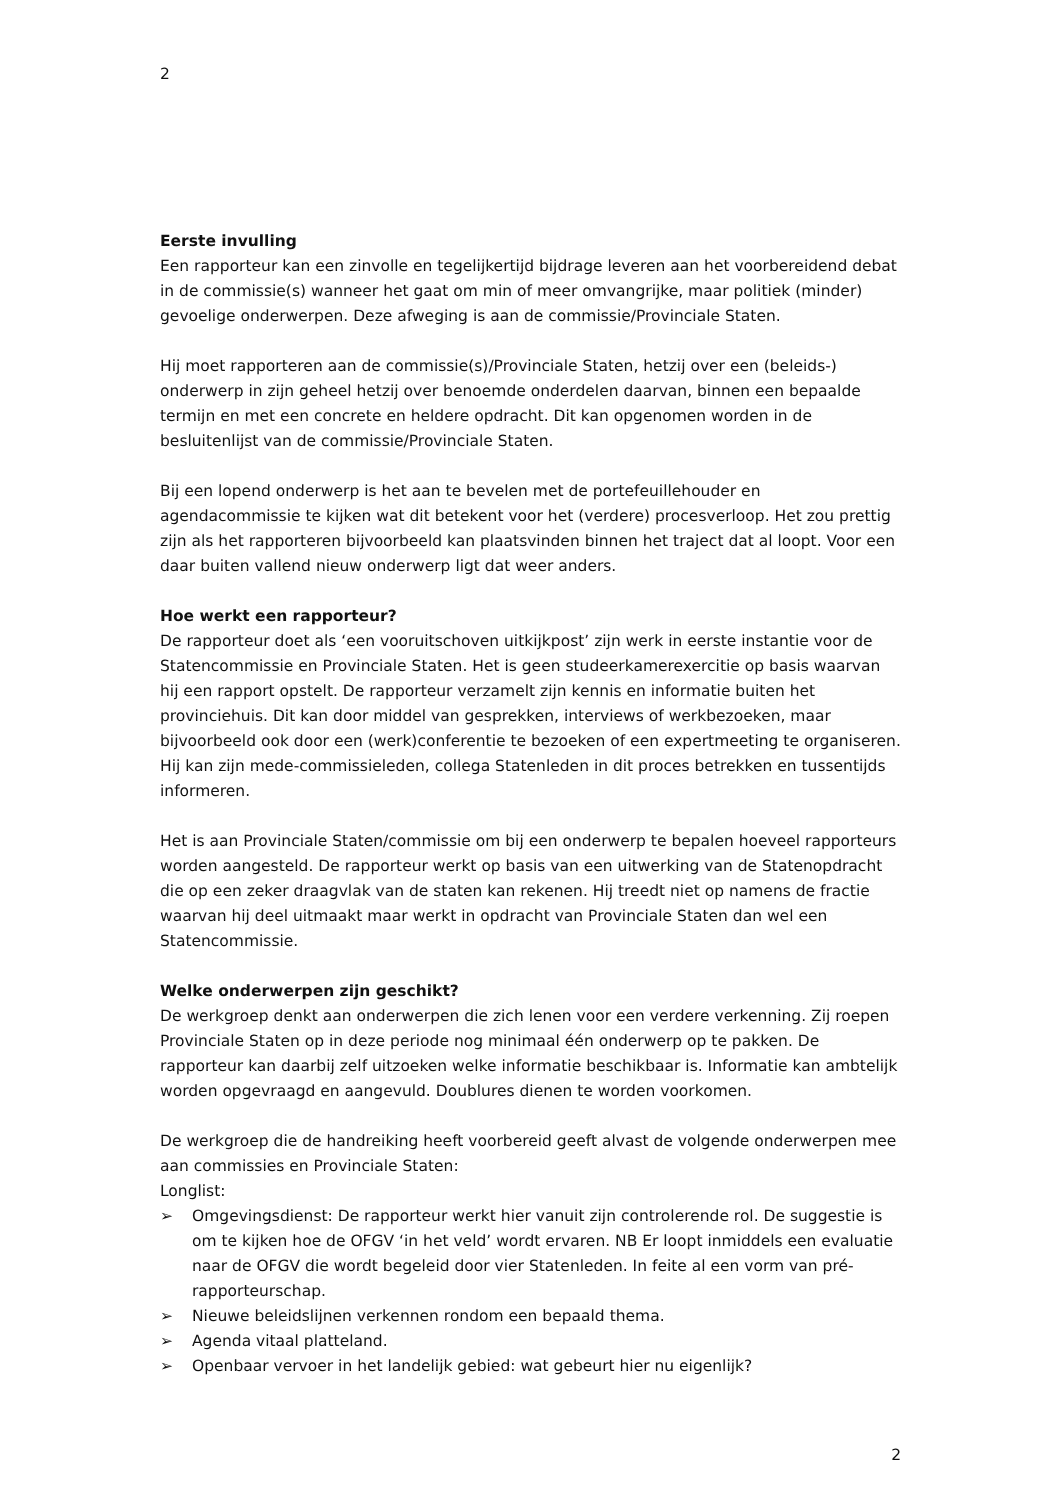2
Eerste invulling
Een rapporteur kan een zinvolle en tegelijkertijd bijdrage leveren aan het voorbereidend debat in de commissie(s) wanneer het gaat om min of meer omvangrijke, maar politiek (minder) gevoelige onderwerpen. Deze afweging is aan de commissie/Provinciale Staten.
Hij moet rapporteren aan de commissie(s)/Provinciale Staten, hetzij over een (beleids-) onderwerp in zijn geheel hetzij over benoemde onderdelen daarvan, binnen een bepaalde termijn en met een concrete en heldere opdracht. Dit kan opgenomen worden in de besluitenlijst van de commissie/Provinciale Staten.
Bij een lopend onderwerp is het aan te bevelen met de portefeuillehouder en agendacommissie te kijken wat dit betekent voor het (verdere) procesverloop. Het zou prettig zijn als het rapporteren bijvoorbeeld kan plaatsvinden binnen het traject dat al loopt. Voor een daar buiten vallend nieuw onderwerp ligt dat weer anders.
Hoe werkt een rapporteur?
De rapporteur doet als ‘een vooruitschoven uitkijkpost’ zijn werk in eerste instantie voor de Statencommissie en Provinciale Staten. Het is geen studeerkamerexercitie op basis waarvan hij een rapport opstelt. De rapporteur verzamelt zijn kennis en informatie buiten het provinciehuis. Dit kan door middel van gesprekken, interviews of werkbezoeken, maar bijvoorbeeld ook door een (werk)conferentie te bezoeken of een expertmeeting te organiseren. Hij kan zijn mede-commissieleden, collega Statenleden in dit proces betrekken en tussentijds informeren.
Het is aan Provinciale Staten/commissie om bij een onderwerp te bepalen hoeveel rapporteurs worden aangesteld. De rapporteur werkt op basis van een uitwerking van de Statenopdracht die op een zeker draagvlak van de staten kan rekenen. Hij treedt niet op namens de fractie waarvan hij deel uitmaakt maar werkt in opdracht van Provinciale Staten dan wel een Statencommissie.
Welke onderwerpen zijn geschikt?
De werkgroep denkt aan onderwerpen die zich lenen voor een verdere verkenning. Zij roepen Provinciale Staten op in deze periode nog minimaal één onderwerp op te pakken. De rapporteur kan daarbij zelf uitzoeken welke informatie beschikbaar is. Informatie kan ambtelijk worden opgevraagd en aangevuld. Doublures dienen te worden voorkomen.
De werkgroep die de handreiking heeft voorbereid geeft alvast de volgende onderwerpen mee aan commissies en Provinciale Staten:
Longlist:
➢ Omgevingsdienst: De rapporteur werkt hier vanuit zijn controlerende rol. De suggestie is om te kijken hoe de OFGV ‘in het veld’ wordt ervaren. NB Er loopt inmiddels een evaluatie naar de OFGV die wordt begeleid door vier Statenleden. In feite al een vorm van pré-rapporteurschap.
➢ Nieuwe beleidslijnen verkennen rondom een bepaald thema.
➢ Agenda vitaal platteland.
➢ Openbaar vervoer in het landelijk gebied: wat gebeurt hier nu eigenlijk?
2